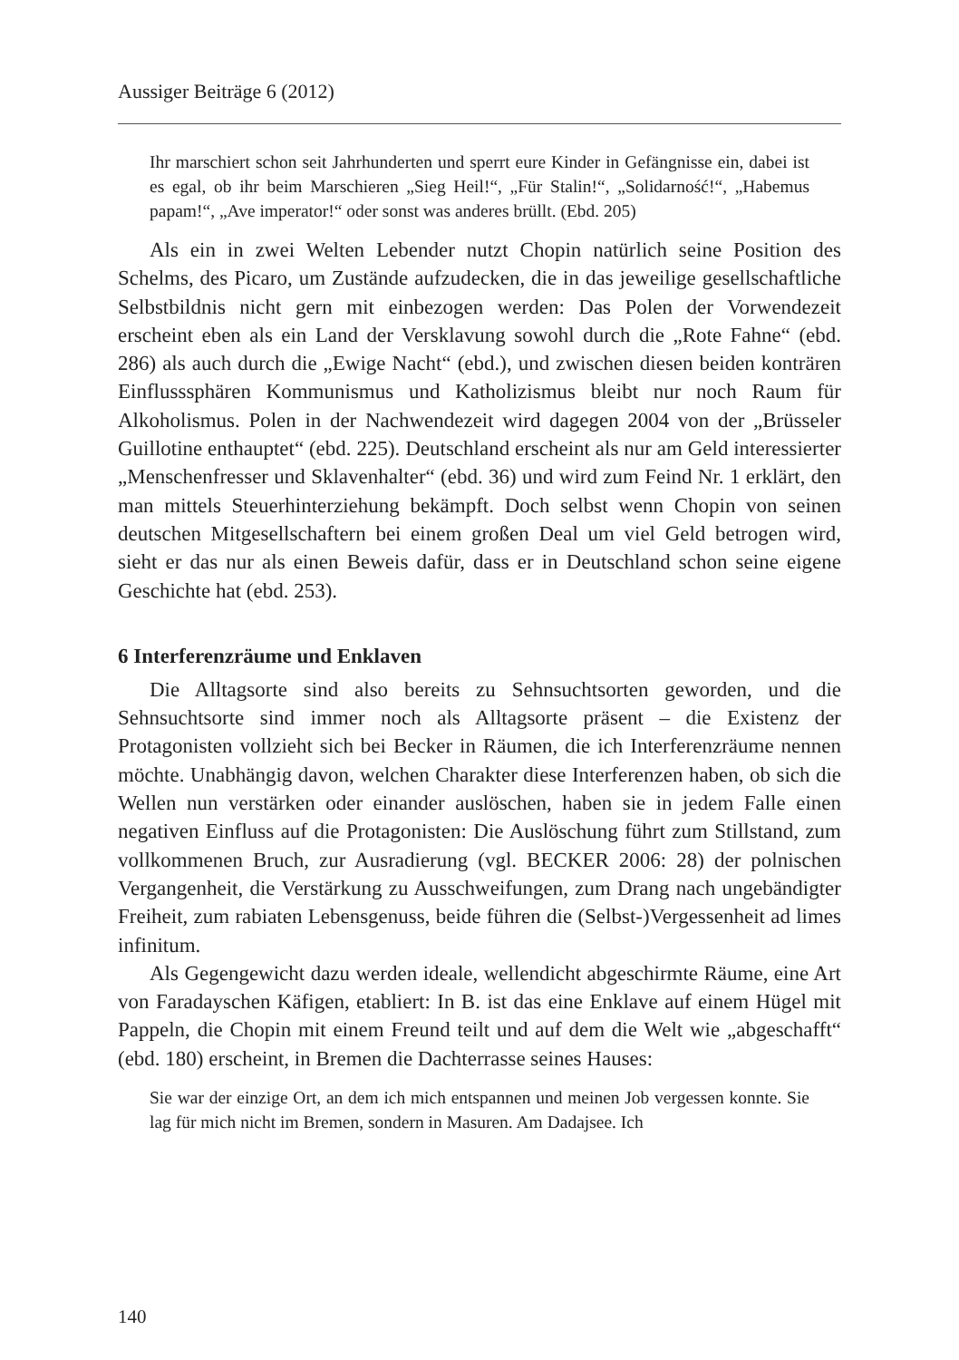Aussiger Beiträge 6 (2012)
Ihr marschiert schon seit Jahrhunderten und sperrt eure Kinder in Gefängnisse ein, dabei ist es egal, ob ihr beim Marschieren „Sieg Heil!“, „Für Stalin!“, „Solidarność!“, „Habemus papam!“, „Ave imperator!“ oder sonst was anderes brüllt. (Ebd. 205)
Als ein in zwei Welten Lebender nutzt Chopin natürlich seine Position des Schelms, des Picaro, um Zustände aufzudecken, die in das jeweilige gesellschaftliche Selbstbildnis nicht gern mit einbezogen werden: Das Polen der Vorwendezeit erscheint eben als ein Land der Versklavung sowohl durch die „Rote Fahne“ (ebd. 286) als auch durch die „Ewige Nacht“ (ebd.), und zwischen diesen beiden konträren Einflusssphären Kommunismus und Katholizismus bleibt nur noch Raum für Alkoholismus. Polen in der Nachwendezeit wird dagegen 2004 von der „Brüsseler Guillotine enthauptet“ (ebd. 225). Deutschland erscheint als nur am Geld interessierter „Menschenfresser und Sklavenhalter“ (ebd. 36) und wird zum Feind Nr. 1 erklärt, den man mittels Steuerhinterziehung bekämpft. Doch selbst wenn Chopin von seinen deutschen Mitgesellschaftern bei einem großen Deal um viel Geld betrogen wird, sieht er das nur als einen Beweis dafür, dass er in Deutschland schon seine eigene Geschichte hat (ebd. 253).
6 Interferenzräume und Enklaven
Die Alltagsorte sind also bereits zu Sehnsuchtsorten geworden, und die Sehnsuchtsorte sind immer noch als Alltagsorte präsent – die Existenz der Protagonisten vollzieht sich bei Becker in Räumen, die ich Interferenzräume nennen möchte. Unabhängig davon, welchen Charakter diese Interferenzen haben, ob sich die Wellen nun verstärken oder einander auslöschen, haben sie in jedem Falle einen negativen Einfluss auf die Protagonisten: Die Auslöschung führt zum Stillstand, zum vollkommenen Bruch, zur Ausradierung (vgl. BECKER 2006: 28) der polnischen Vergangenheit, die Verstärkung zu Ausschweifungen, zum Drang nach ungebändigter Freiheit, zum rabiaten Lebensgenuss, beide führen die (Selbst-)Vergessenheit ad limes infinitum.
Als Gegengewicht dazu werden ideale, wellendicht abgeschirmte Räume, eine Art von Faradayschen Käfigen, etabliert: In B. ist das eine Enklave auf einem Hügel mit Pappeln, die Chopin mit einem Freund teilt und auf dem die Welt wie „abgeschafft“ (ebd. 180) erscheint, in Bremen die Dachterrasse seines Hauses:
Sie war der einzige Ort, an dem ich mich entspannen und meinen Job vergessen konnte. Sie lag für mich nicht im Bremen, sondern in Masuren. Am Dadajsee. Ich
140